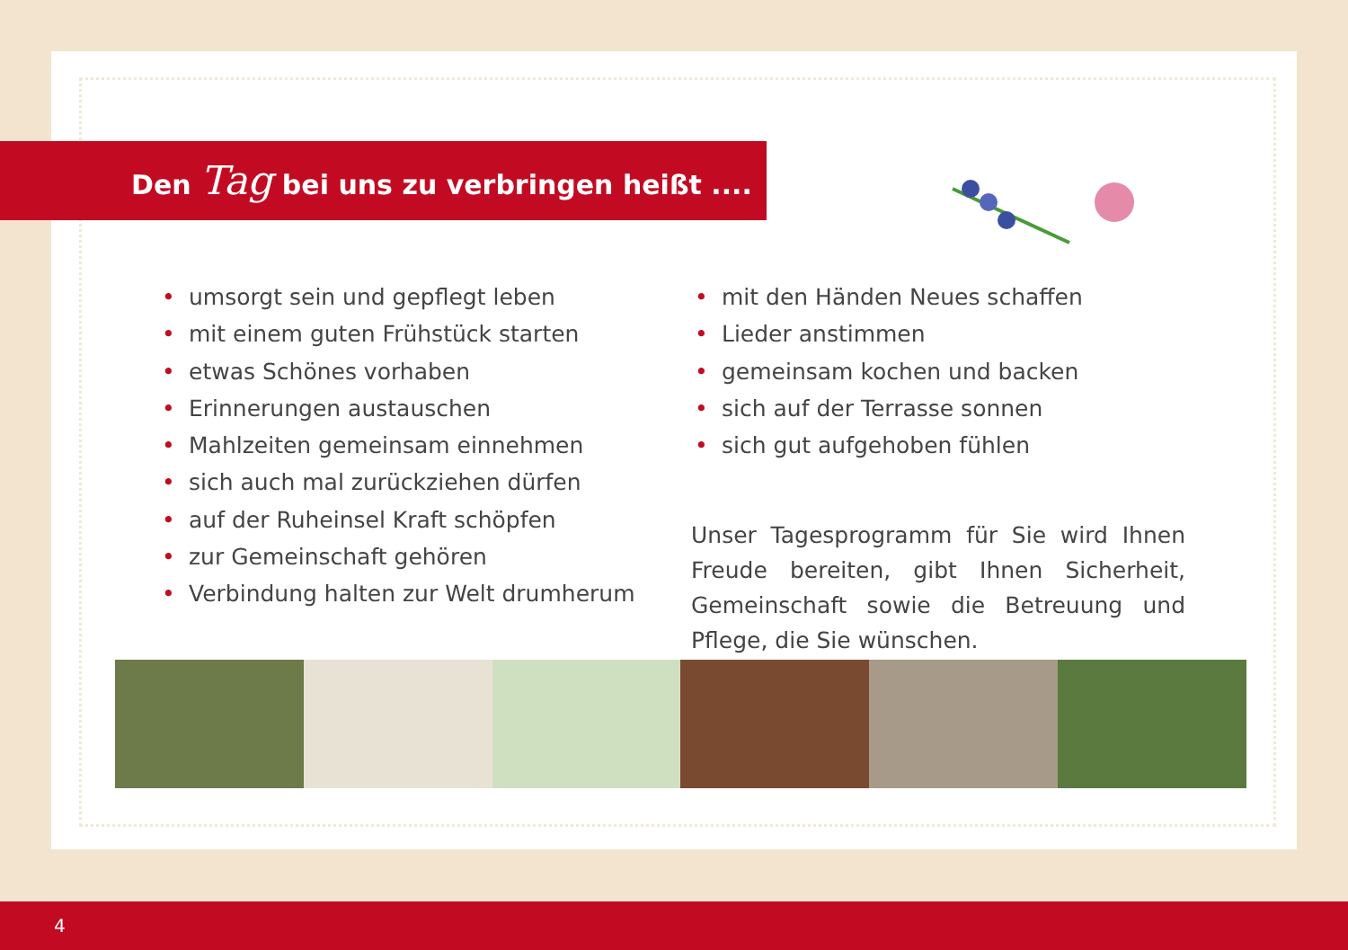Den Tag bei uns zu verbringen heißt ....
• umsorgt sein und gepflegt leben
• mit einem guten Frühstück starten
• etwas Schönes vorhaben
• Erinnerungen austauschen
• Mahlzeiten gemeinsam einnehmen
• sich auch mal zurückziehen dürfen
• auf der Ruheinsel Kraft schöpfen
• zur Gemeinschaft gehören
• Verbindung halten zur Welt drumherum
• mit den Händen Neues schaffen
• Lieder anstimmen
• gemeinsam kochen und backen
• sich auf der Terrasse sonnen
• sich gut aufgehoben fühlen
Unser Tagesprogramm für Sie wird Ihnen Freude bereiten, gibt Ihnen Sicherheit, Gemeinschaft sowie die Betreuung und Pflege, die Sie wünschen.
4